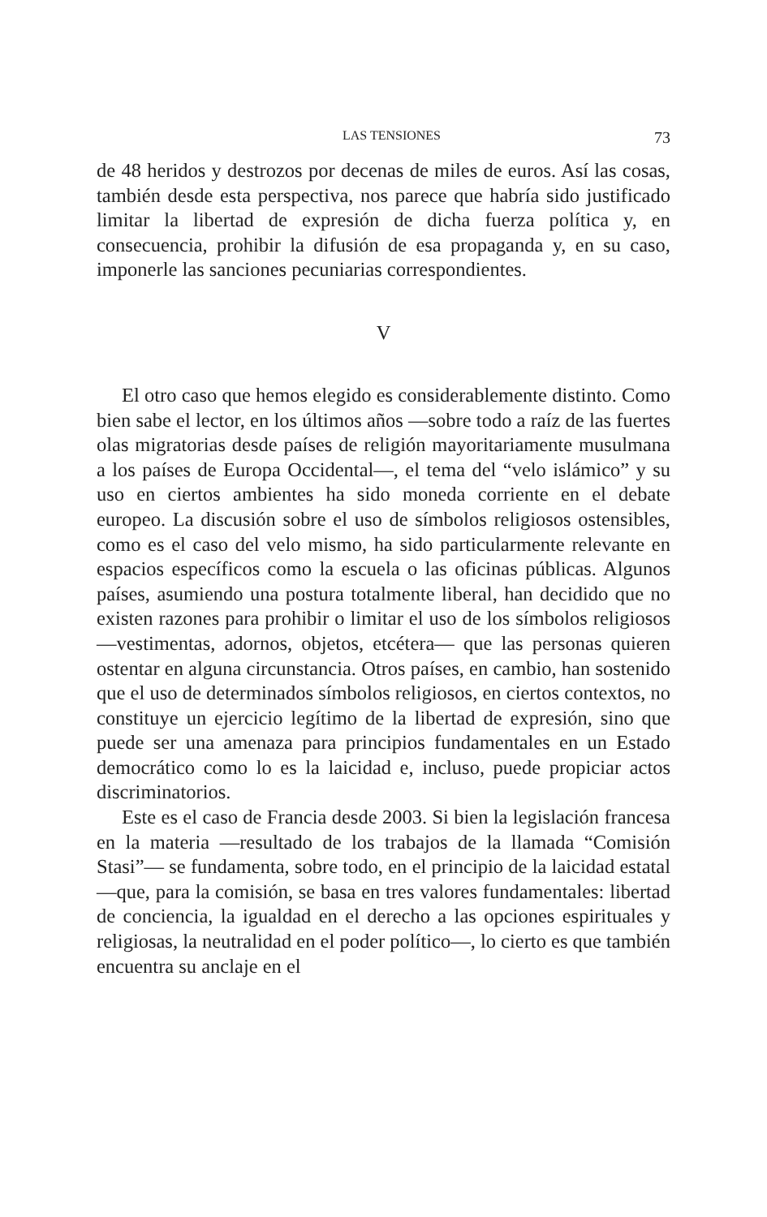LAS TENSIONES 73
de 48 heridos y destrozos por decenas de miles de euros. Así las cosas, también desde esta perspectiva, nos parece que habría sido justificado limitar la libertad de expresión de dicha fuerza política y, en consecuencia, prohibir la difusión de esa propaganda y, en su caso, imponerle las sanciones pecuniarias correspondientes.
V
El otro caso que hemos elegido es considerablemente distin­to. Como bien sabe el lector, en los últimos años —sobre todo a raíz de las fuertes olas migratorias desde países de religión ma­yoritariamente musulmana a los países de Europa Occidental—, el tema del “velo islámico” y su uso en ciertos ambientes ha sido moneda corriente en el debate europeo. La discusión sobre el uso de símbolos religiosos ostensibles, como es el caso del velo mismo, ha sido particularmente relevante en espacios espe­cíficos como la escuela o las oficinas públicas. Algunos países, asumiendo una postura totalmente liberal, han decidido que no existen razones para prohibir o limitar el uso de los símbolos re­ligiosos —vestimentas, adornos, objetos, etcétera— que las per­sonas quieren ostentar en alguna circunstancia. Otros países, en cambio, han sostenido que el uso de determinados símbolos reli­giosos, en ciertos contextos, no constituye un ejercicio legítimo de la libertad de expresión, sino que puede ser una amenaza para principios fundamentales en un Estado democrático como lo es la laicidad e, incluso, puede propiciar actos discriminatorios.
Este es el caso de Francia desde 2003. Si bien la legislación francesa en la materia —resultado de los trabajos de la llamada “Comisión Stasi”— se fundamenta, sobre todo, en el principio de la laicidad estatal —que, para la comisión, se basa en tres valores fundamentales: libertad de conciencia, la igualdad en el derecho a las opciones espirituales y religiosas, la neutralidad en el poder político—, lo cierto es que también encuentra su anclaje en el